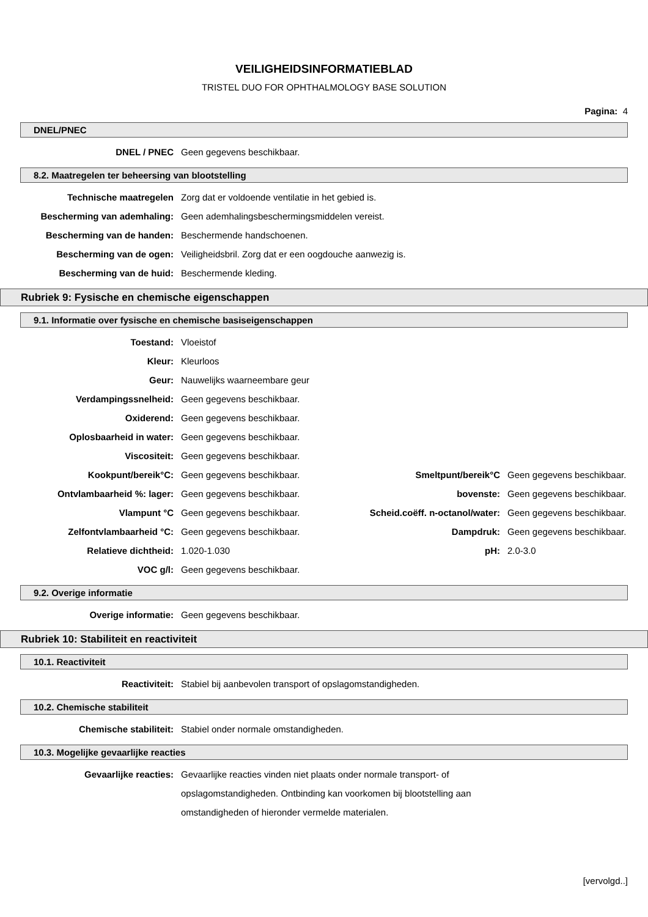VEILIGHEIDSINFORMATIEBLAD
TRISTEL DUO FOR OPHTHALMOLOGY BASE SOLUTION
Pagina: 4
DNEL/PNEC
| DNEL / PNEC | Geen gegevens beschikbaar. |
8.2. Maatregelen ter beheersing van blootstelling
| Technische maatregelen | Zorg dat er voldoende ventilatie in het gebied is. |
| Bescherming van ademhaling: | Geen ademhalingsbeschermingsmiddelen vereist. |
| Bescherming van de handen: | Beschermende handschoenen. |
| Bescherming van de ogen: | Veiligheidsbril. Zorg dat er een oogdouche aanwezig is. |
| Bescherming van de huid: | Beschermende kleding. |
Rubriek 9: Fysische en chemische eigenschappen
9.1. Informatie over fysische en chemische basiseigenschappen
| Toestand: | Vloeistof | | |
| Kleur: | Kleurloos | | |
| Geur: | Nauwelijks waarneembare geur | | |
| Verdampingssnelheid: | Geen gegevens beschikbaar. | | |
| Oxiderend: | Geen gegevens beschikbaar. | | |
| Oplosbaarheid in water: | Geen gegevens beschikbaar. | | |
| Viscositeit: | Geen gegevens beschikbaar. | | |
| Kookpunt/bereik°C: | Geen gegevens beschikbaar. | Smeltpunt/bereik°C | Geen gegevens beschikbaar. |
| Ontvlambaarheid %: lager: | Geen gegevens beschikbaar. | bovenste: | Geen gegevens beschikbaar. |
| Vlampunt °C | Geen gegevens beschikbaar. | Scheid.coëff. n-octanol/water: | Geen gegevens beschikbaar. |
| Zelfontvlambaarheid °C: | Geen gegevens beschikbaar. | Dampdruk: | Geen gegevens beschikbaar. |
| Relatieve dichtheid: | 1.020-1.030 | pH: | 2.0-3.0 |
| VOC g/l: | Geen gegevens beschikbaar. | | |
9.2. Overige informatie
| Overige informatie: | Geen gegevens beschikbaar. |
Rubriek 10: Stabiliteit en reactiviteit
10.1. Reactiviteit
| Reactiviteit: | Stabiel bij aanbevolen transport of opslagomstandigheden. |
10.2. Chemische stabiliteit
| Chemische stabiliteit: | Stabiel onder normale omstandigheden. |
10.3. Mogelijke gevaarlijke reacties
| Gevaarlijke reacties: | Gevaarlijke reacties vinden niet plaats onder normale transport- of opslagomstandigheden. Ontbinding kan voorkomen bij blootstelling aan omstandigheden of hieronder vermelde materialen. |
[vervolgd..]